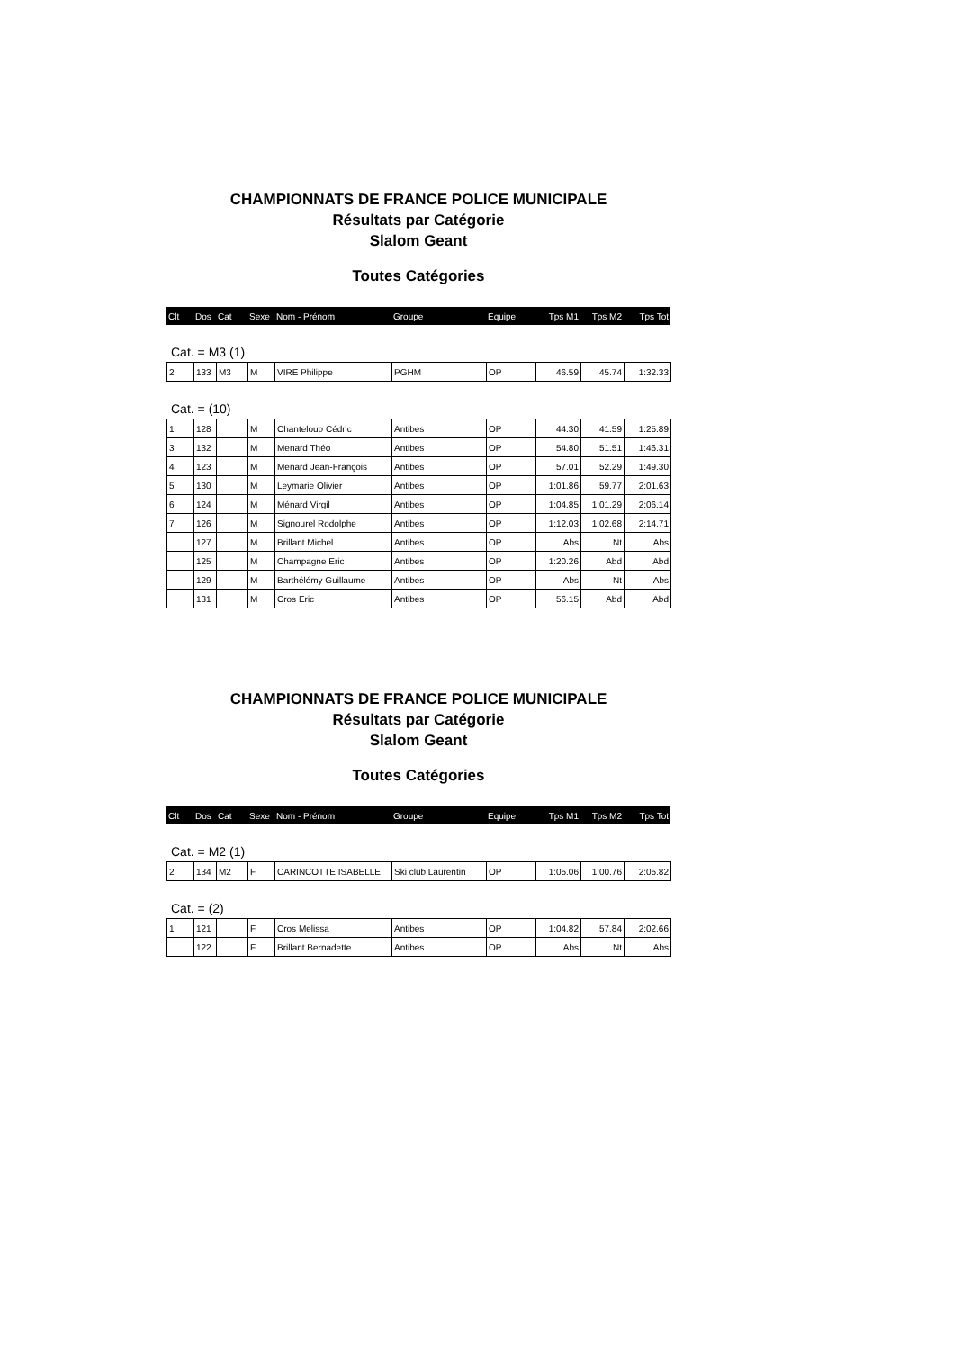CHAMPIONNATS DE FRANCE POLICE MUNICIPALE
Résultats par Catégorie
Slalom Geant
Toutes Catégories
| Clt | Dos | Cat | Sexe | Nom - Prénom | Groupe | Equipe | Tps M1 | Tps M2 | Tps Tot |
| --- | --- | --- | --- | --- | --- | --- | --- | --- | --- |
Cat. = M3 (1)
| 2 | 133 | M3 | M | VIRE Philippe | PGHM | OP | 46.59 | 45.74 | 1:32.33 |
Cat. = (10)
| 1 | 128 | | M | Chanteloup Cédric | Antibes | OP | 44.30 | 41.59 | 1:25.89 |
| 3 | 132 | | M | Menard Théo | Antibes | OP | 54.80 | 51.51 | 1:46.31 |
| 4 | 123 | | M | Menard Jean-François | Antibes | OP | 57.01 | 52.29 | 1:49.30 |
| 5 | 130 | | M | Leymarie Olivier | Antibes | OP | 1:01.86 | 59.77 | 2:01.63 |
| 6 | 124 | | M | Ménard Virgil | Antibes | OP | 1:04.85 | 1:01.29 | 2:06.14 |
| 7 | 126 | | M | Signourel Rodolphe | Antibes | OP | 1:12.03 | 1:02.68 | 2:14.71 |
| | 127 | | M | Brillant Michel | Antibes | OP | Abs | Nt | Abs |
| | 125 | | M | Champagne Eric | Antibes | OP | 1:20.26 | Abd | Abd |
| | 129 | | M | Barthélémy Guillaume | Antibes | OP | Abs | Nt | Abs |
| | 131 | | M | Cros Eric | Antibes | OP | 56.15 | Abd | Abd |
CHAMPIONNATS DE FRANCE POLICE MUNICIPALE
Résultats par Catégorie
Slalom Geant
Toutes Catégories
| Clt | Dos | Cat | Sexe | Nom - Prénom | Groupe | Equipe | Tps M1 | Tps M2 | Tps Tot |
| --- | --- | --- | --- | --- | --- | --- | --- | --- | --- |
Cat. = M2 (1)
| 2 | 134 | M2 | F | CARINCOTTE ISABELLE | Ski club Laurentin | OP | 1:05.06 | 1:00.76 | 2:05.82 |
Cat. = (2)
| 1 | 121 | | F | Cros Melissa | Antibes | OP | 1:04.82 | 57.84 | 2:02.66 |
| | 122 | | F | Brillant Bernadette | Antibes | OP | Abs | Nt | Abs |